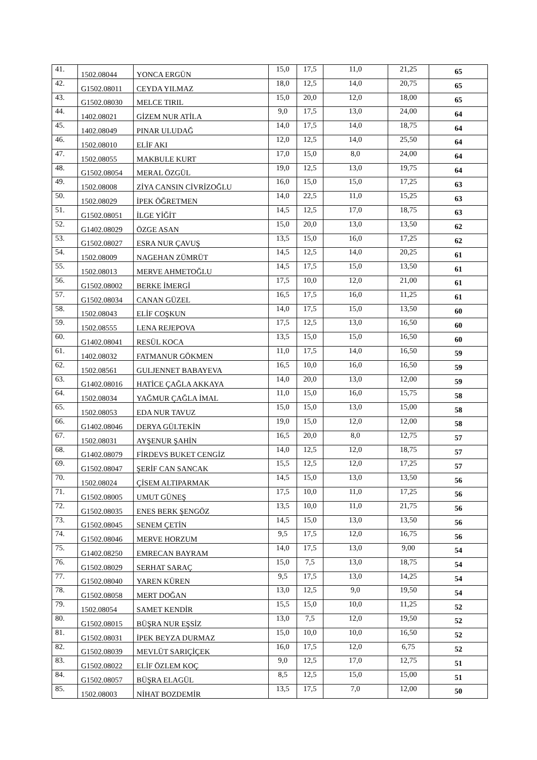| 41. | 1502.08044 | YONCA ERGÜN | 15,0 | 17,5 | 11,0 | 21,25 | 65 |
| 42. | G1502.08011 | CEYDA YILMAZ | 18,0 | 12,5 | 14,0 | 20,75 | 65 |
| 43. | G1502.08030 | MELCE TIRIL | 15,0 | 20,0 | 12,0 | 18,00 | 65 |
| 44. | 1402.08021 | GİZEM NUR ATİLA | 9,0 | 17,5 | 13,0 | 24,00 | 64 |
| 45. | 1402.08049 | PINAR ULUDAĞ | 14,0 | 17,5 | 14,0 | 18,75 | 64 |
| 46. | 1502.08010 | ELİF AKI | 12,0 | 12,5 | 14,0 | 25,50 | 64 |
| 47. | 1502.08055 | MAKBULE KURT | 17,0 | 15,0 | 8,0 | 24,00 | 64 |
| 48. | G1502.08054 | MERAL ÖZGÜL | 19,0 | 12,5 | 13,0 | 19,75 | 64 |
| 49. | 1502.08008 | ZİYA CANSIN CİVRİZOĞLU | 16,0 | 15,0 | 15,0 | 17,25 | 63 |
| 50. | 1502.08029 | İPEK ÖĞRETMEN | 14,0 | 22,5 | 11,0 | 15,25 | 63 |
| 51. | G1502.08051 | İLGE YİĞİT | 14,5 | 12,5 | 17,0 | 18,75 | 63 |
| 52. | G1402.08029 | ÖZGE ASAN | 15,0 | 20,0 | 13,0 | 13,50 | 62 |
| 53. | G1502.08027 | ESRA NUR ÇAVUŞ | 13,5 | 15,0 | 16,0 | 17,25 | 62 |
| 54. | 1502.08009 | NAGEHAN ZÜMRÜT | 14,5 | 12,5 | 14,0 | 20,25 | 61 |
| 55. | 1502.08013 | MERVE AHMETOĞLU | 14,5 | 17,5 | 15,0 | 13,50 | 61 |
| 56. | G1502.08002 | BERKE İMERGİ | 17,5 | 10,0 | 12,0 | 21,00 | 61 |
| 57. | G1502.08034 | CANAN GÜZEL | 16,5 | 17,5 | 16,0 | 11,25 | 61 |
| 58. | 1502.08043 | ELİF COŞKUN | 14,0 | 17,5 | 15,0 | 13,50 | 60 |
| 59. | 1502.08555 | LENA REJEPOVA | 17,5 | 12,5 | 13,0 | 16,50 | 60 |
| 60. | G1402.08041 | RESÜL KOCA | 13,5 | 15,0 | 15,0 | 16,50 | 60 |
| 61. | 1402.08032 | FATMANUR GÖKMEN | 11,0 | 17,5 | 14,0 | 16,50 | 59 |
| 62. | 1502.08561 | GULJENNET BABAYEVA | 16,5 | 10,0 | 16,0 | 16,50 | 59 |
| 63. | G1402.08016 | HATİCE ÇAĞLA AKKAYA | 14,0 | 20,0 | 13,0 | 12,00 | 59 |
| 64. | 1502.08034 | YAĞMUR ÇAĞLA İMAL | 11,0 | 15,0 | 16,0 | 15,75 | 58 |
| 65. | 1502.08053 | EDA NUR TAVUZ | 15,0 | 15,0 | 13,0 | 15,00 | 58 |
| 66. | G1402.08046 | DERYA GÜLTEKİN | 19,0 | 15,0 | 12,0 | 12,00 | 58 |
| 67. | 1502.08031 | AYŞENUR ŞAHİN | 16,5 | 20,0 | 8,0 | 12,75 | 57 |
| 68. | G1402.08079 | FİRDEVS BUKET CENGİZ | 14,0 | 12,5 | 12,0 | 18,75 | 57 |
| 69. | G1502.08047 | ŞERİF CAN SANCAK | 15,5 | 12,5 | 12,0 | 17,25 | 57 |
| 70. | 1502.08024 | ÇİSEM ALTIPARMAK | 14,5 | 15,0 | 13,0 | 13,50 | 56 |
| 71. | G1502.08005 | UMUT GÜNEŞ | 17,5 | 10,0 | 11,0 | 17,25 | 56 |
| 72. | G1502.08035 | ENES BERK ŞENGÖZ | 13,5 | 10,0 | 11,0 | 21,75 | 56 |
| 73. | G1502.08045 | SENEM ÇETİN | 14,5 | 15,0 | 13,0 | 13,50 | 56 |
| 74. | G1502.08046 | MERVE HORZUM | 9,5 | 17,5 | 12,0 | 16,75 | 56 |
| 75. | G1402.08250 | EMRECAN BAYRAM | 14,0 | 17,5 | 13,0 | 9,00 | 54 |
| 76. | G1502.08029 | SERHAT SARAÇ | 15,0 | 7,5 | 13,0 | 18,75 | 54 |
| 77. | G1502.08040 | YAREN KÜREN | 9,5 | 17,5 | 13,0 | 14,25 | 54 |
| 78. | G1502.08058 | MERT DOĞAN | 13,0 | 12,5 | 9,0 | 19,50 | 54 |
| 79. | 1502.08054 | SAMET KENDİR | 15,5 | 15,0 | 10,0 | 11,25 | 52 |
| 80. | G1502.08015 | BÜŞRA NUR EŞSİZ | 13,0 | 7,5 | 12,0 | 19,50 | 52 |
| 81. | G1502.08031 | İPEK BEYZA DURMAZ | 15,0 | 10,0 | 10,0 | 16,50 | 52 |
| 82. | G1502.08039 | MEVLÜT SARIÇİÇEK | 16,0 | 17,5 | 12,0 | 6,75 | 52 |
| 83. | G1502.08022 | ELİF ÖZLEM KOÇ | 9,0 | 12,5 | 17,0 | 12,75 | 51 |
| 84. | G1502.08057 | BÜŞRA ELAGÜL | 8,5 | 12,5 | 15,0 | 15,00 | 51 |
| 85. | 1502.08003 | NİHAT BOZDEMİR | 13,5 | 17,5 | 7,0 | 12,00 | 50 |